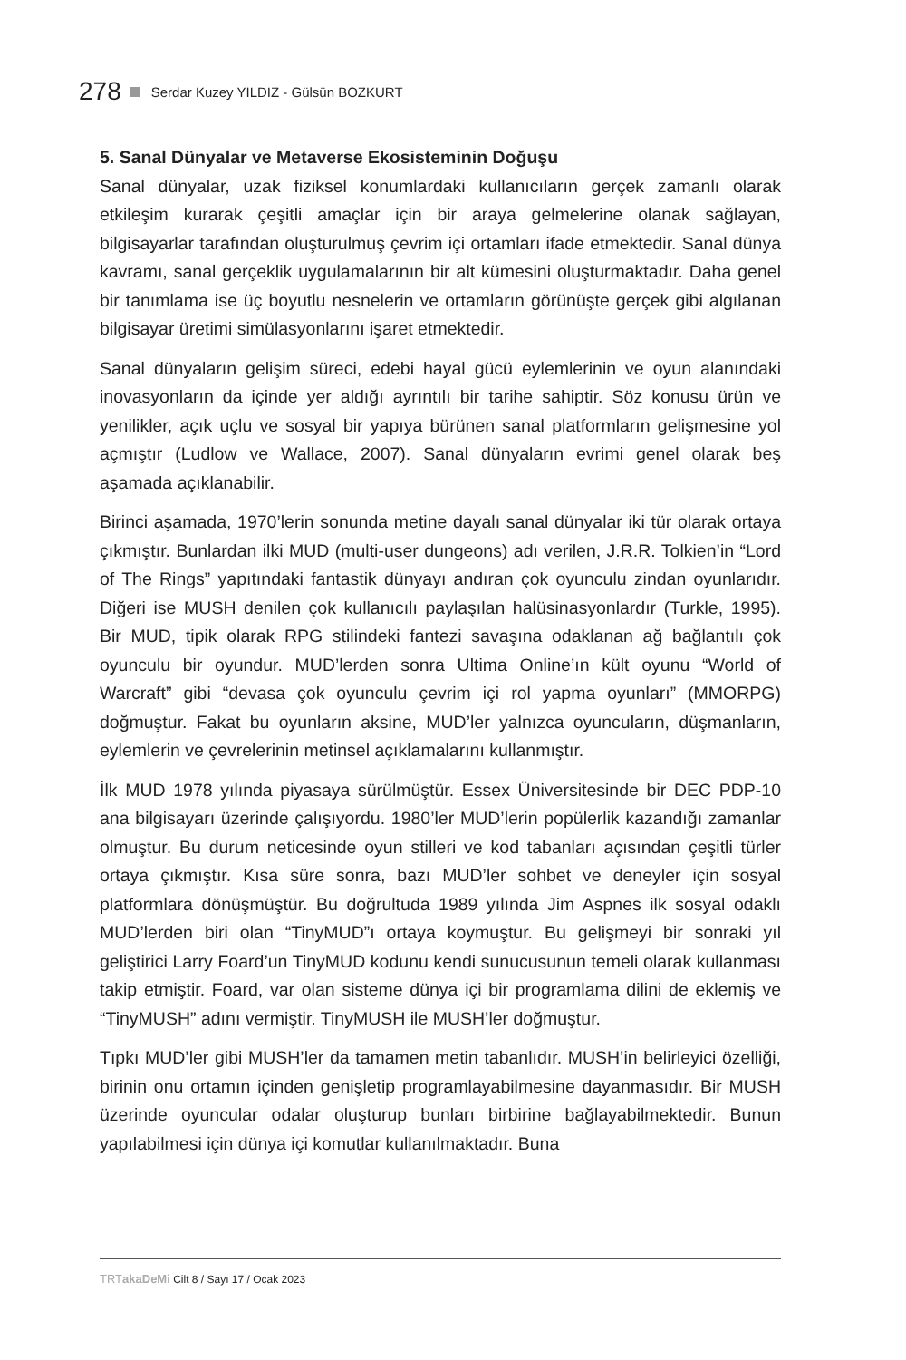278 Serdar Kuzey YILDIZ - Gülsün BOZKURT
5. Sanal Dünyalar ve Metaverse Ekosisteminin Doğuşu
Sanal dünyalar, uzak fiziksel konumlardaki kullanıcıların gerçek zamanlı olarak etkileşim kurarak çeşitli amaçlar için bir araya gelmelerine olanak sağlayan, bilgisayarlar tarafından oluşturulmuş çevrim içi ortamları ifade etmektedir. Sanal dünya kavramı, sanal gerçeklik uygulamalarının bir alt kümesini oluşturmaktadır. Daha genel bir tanımlama ise üç boyutlu nesnelerin ve ortamların görünüşte gerçek gibi algılanan bilgisayar üretimi simülasyonlarını işaret etmektedir.
Sanal dünyaların gelişim süreci, edebi hayal gücü eylemlerinin ve oyun alanındaki inovasyonların da içinde yer aldığı ayrıntılı bir tarihe sahiptir. Söz konusu ürün ve yenilikler, açık uçlu ve sosyal bir yapıya bürünen sanal platformların gelişmesine yol açmıştır (Ludlow ve Wallace, 2007). Sanal dünyaların evrimi genel olarak beş aşamada açıklanabilir.
Birinci aşamada, 1970’lerin sonunda metine dayalı sanal dünyalar iki tür olarak ortaya çıkmıştır. Bunlardan ilki MUD (multi-user dungeons) adı verilen, J.R.R. Tolkien’in “Lord of The Rings” yapıtındaki fantastik dünyayı andıran çok oyunculu zindan oyunlarıdır. Diğeri ise MUSH denilen çok kullanıcılı paylaşılan halüsinasyonlardır (Turkle, 1995). Bir MUD, tipik olarak RPG stilindeki fantezi savaşına odaklanan ağ bağlantılı çok oyunculu bir oyundur. MUD’lerden sonra Ultima Online’ın kült oyunu “World of Warcraft” gibi “devasa çok oyunculu çevrim içi rol yapma oyunları” (MMORPG) doğmuştur. Fakat bu oyunların aksine, MUD’ler yalnızca oyuncuların, düşmanların, eylemlerin ve çevrelerinin metinsel açıklamalarını kullanmıştır.
İlk MUD 1978 yılında piyasaya sürülmüştür. Essex Üniversitesinde bir DEC PDP-10 ana bilgisayarı üzerinde çalışıyordu. 1980’ler MUD’lerin popülerlik kazandığı zamanlar olmuştur. Bu durum neticesinde oyun stilleri ve kod tabanları açısından çeşitli türler ortaya çıkmıştır. Kısa süre sonra, bazı MUD’ler sohbet ve deneyler için sosyal platformlara dönüşmüştür. Bu doğrultuda 1989 yılında Jim Aspnes ilk sosyal odaklı MUD’lerden biri olan “TinyMUD”ı ortaya koymuştur. Bu gelişmeyi bir sonraki yıl geliştirici Larry Foard’un TinyMUD kodunu kendi sunucusunun temeli olarak kullanması takip etmiştir. Foard, var olan sisteme dünya içi bir programlama dilini de eklemiş ve “TinyMUSH” adını vermiştir. TinyMUSH ile MUSH’ler doğmuştur.
Tıpkı MUD’ler gibi MUSH’ler da tamamen metin tabanlıdır. MUSH’in belirleyici özelliği, birinin onu ortamın içinden genişletip programlayabilmesine dayanmasıdır. Bir MUSH üzerinde oyuncular odalar oluşturup bunları birbirine bağlayabilmektedir. Bunun yapılabilmesi için dünya içi komutlar kullanılmaktadır. Buna
TRTakaDeMi Cilt 8 / Sayı 17 / Ocak 2023